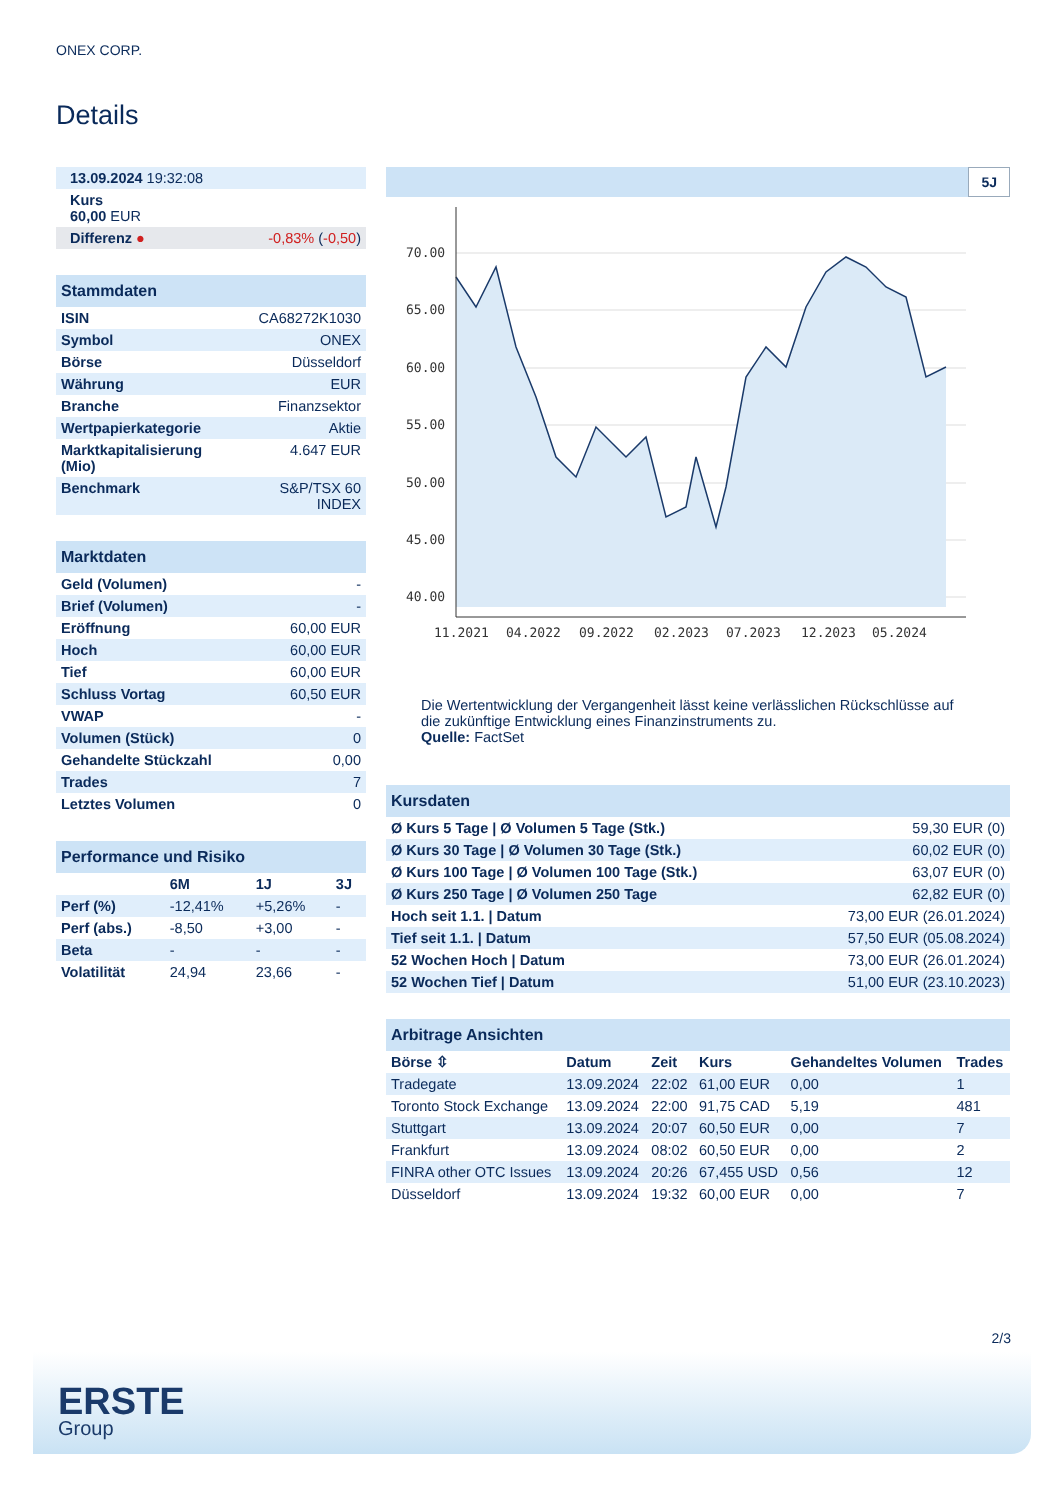ONEX CORP.
Details
| 13.09.2024 19:32:08 | |
| Kurs 60,00 EUR | |
| Differenz ● | -0,83% ( -0,50 ) |
| Stammdaten | |
| ISIN | CA68272K1030 |
| Symbol | ONEX |
| Börse | Düsseldorf |
| Währung | EUR |
| Branche | Finanzsektor |
| Wertpapierkategorie | Aktie |
| Marktkapitalisierung (Mio) | 4.647 EUR |
| Benchmark | S&P/TSX 60 INDEX |
| Marktdaten | |
| Geld (Volumen) | - |
| Brief (Volumen) | - |
| Eröffnung | 60,00 EUR |
| Hoch | 60,00 EUR |
| Tief | 60,00 EUR |
| Schluss Vortag | 60,50 EUR |
| VWAP | - |
| Volumen (Stück) | 0 |
| Gehandelte Stückzahl | 0,00 |
| Trades | 7 |
| Letztes Volumen | 0 |
| Performance und Risiko | | | |
| | 6M | 1J | 3J |
| Perf (%) | -12,41% | +5,26% | - |
| Perf (abs.) | -8,50 | +3,00 | - |
| Beta | - | - | - |
| Volatilität | 24,94 | 23,66 | - |
5J
70.00
65.00
60.00
55.00
50.00
45.00
40.00
11.2021
04.2022
09.2022
02.2023
07.2023
12.2023
05.2024
Die Wertentwicklung der Vergangenheit lässt keine verlässlichen Rückschlüsse auf die zukünftige Entwicklung eines Finanzinstruments zu.
Quelle: FactSet
| Kursdaten | |
| Ø Kurs 5 Tage / Ø Volumen 5 Tage (Stk.) | 59,30 EUR (0) |
| Ø Kurs 30 Tage / Ø Volumen 30 Tage (Stk.) | 60,02 EUR (0) |
| Ø Kurs 100 Tage / Ø Volumen 100 Tage (Stk.) | 63,07 EUR (0) |
| Ø Kurs 250 Tage / Ø Volumen 250 Tage | 62,82 EUR (0) |
| Hoch seit 1.1. / Datum | 73,00 EUR (26.01.2024) |
| Tief seit 1.1. / Datum | 57,50 EUR (05.08.2024) |
| 52 Wochen Hoch / Datum | 73,00 EUR (26.01.2024) |
| 52 Wochen Tief / Datum | 51,00 EUR (23.10.2023) |
| Arbitrage Ansichten | | | | | |
| Börse ⇳ | Datum | Zeit | Kurs | Gehandeltes Volumen | Trades |
| Tradegate | 13.09.2024 | 22:02 | 61,00 EUR | 0,00 | 1 |
| Toronto Stock Exchange | 13.09.2024 | 22:00 | 91,75 CAD | 5,19 | 481 |
| Stuttgart | 13.09.2024 | 20:07 | 60,50 EUR | 0,00 | 7 |
| Frankfurt | 13.09.2024 | 08:02 | 60,50 EUR | 0,00 | 2 |
| FINRA other OTC Issues | 13.09.2024 | 20:26 | 67,455 USD | 0,56 | 12 |
| Düsseldorf | 13.09.2024 | 19:32 | 60,00 EUR | 0,00 | 7 |
2/3
ERSTE
Group